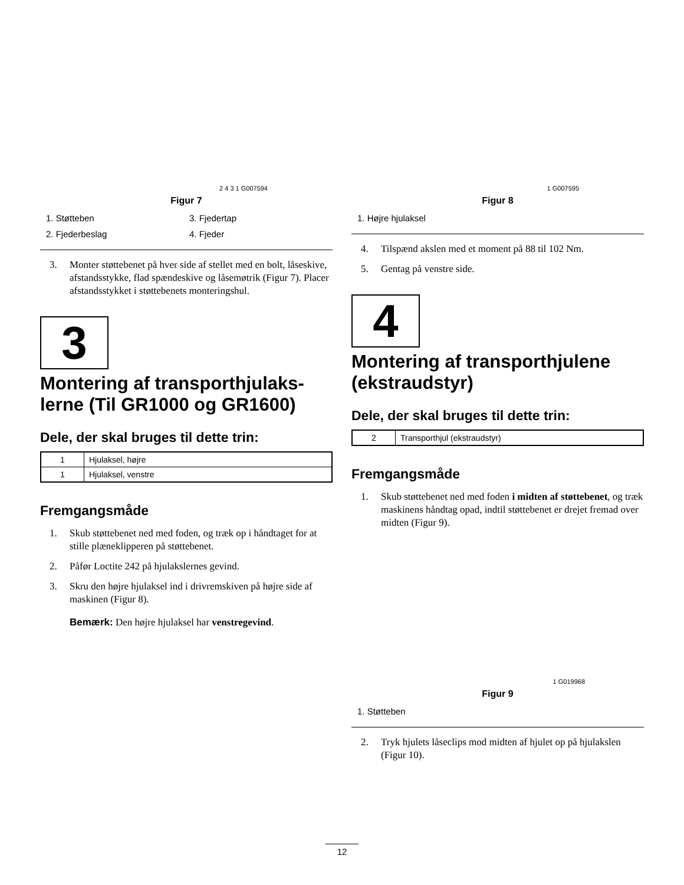2 4 3 1 G007594
Figur 7
1. Støtteben
3. Fjedertap
2. Fjederbeslag
4. Fjeder
3. Monter støttebenet på hver side af stellet med en bolt, låseskive, afstandsstykke, flad spændeskive og låsemøtrik (Figur 7). Placer afstandsstykket i støttebenets monteringshul.
3
Montering af transporthjulaks-lerne (Til GR1000 og GR1600)
Dele, der skal bruges til dette trin:
| 1 | Hjulaksel, højre |
| 1 | Hjulaksel, venstre |
Fremgangsmåde
1. Skub støttebenet ned med foden, og træk op i håndtaget for at stille plæneklipperen på støttebenet.
2. Påfør Loctite 242 på hjulakslernes gevind.
3. Skru den højre hjulaksel ind i drivremskiven på højre side af maskinen (Figur 8).
Bemærk: Den højre hjulaksel har venstregevind.
1 G007595
Figur 8
1. Højre hjulaksel
4. Tilspænd akslen med et moment på 88 til 102 Nm.
5. Gentag på venstre side.
4
Montering af transporthjulene (ekstraudstyr)
Dele, der skal bruges til dette trin:
| 2 | Transporthjul (ekstraudstyr) |
Fremgangsmåde
1. Skub støttebenet ned med foden i midten af støttebenet, og træk maskinens håndtag opad, indtil støttebenet er drejet fremad over midten (Figur 9).
1 G019968
Figur 9
1. Støtteben
2. Tryk hjulets låseclips mod midten af hjulet op på hjulakslen (Figur 10).
12